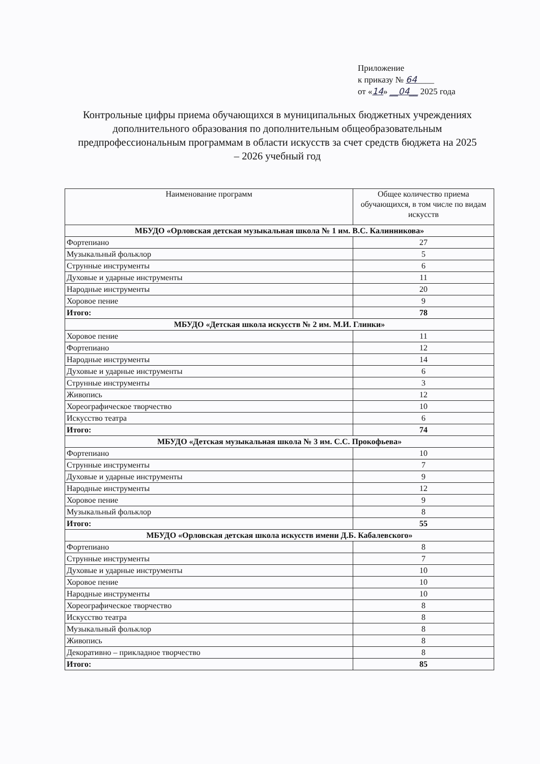Приложение
к приказу № 64____
от «14» __04__ 2025 года
Контрольные цифры приема обучающихся в муниципальных бюджетных учреждениях дополнительного образования по дополнительным общеобразовательным предпрофессиональным программам в области искусств за счет средств бюджета на 2025 – 2026 учебный год
| Наименование программ | Общее количество приема обучающихся, в том числе по видам искусств |
| --- | --- |
| МБУДО «Орловская детская музыкальная школа № 1 им. В.С. Калинникова» | |
| Фортепиано | 27 |
| Музыкальный фольклор | 5 |
| Струнные инструменты | 6 |
| Духовые и ударные инструменты | 11 |
| Народные инструменты | 20 |
| Хоровое пение | 9 |
| Итого: | 78 |
| МБУДО «Детская школа искусств № 2 им. М.И. Глинки» | |
| Хоровое пение | 11 |
| Фортепиано | 12 |
| Народные инструменты | 14 |
| Духовые и ударные инструменты | 6 |
| Струнные инструменты | 3 |
| Живопись | 12 |
| Хореографическое творчество | 10 |
| Искусство театра | 6 |
| Итого: | 74 |
| МБУДО «Детская музыкальная школа № 3 им. С.С. Прокофьева» | |
| Фортепиано | 10 |
| Струнные инструменты | 7 |
| Духовые и ударные инструменты | 9 |
| Народные инструменты | 12 |
| Хоровое пение | 9 |
| Музыкальный фольклор | 8 |
| Итого: | 55 |
| МБУДО «Орловская детская школа искусств имени Д.Б. Кабалевского» | |
| Фортепиано | 8 |
| Струнные инструменты | 7 |
| Духовые и ударные инструменты | 10 |
| Хоровое пение | 10 |
| Народные инструменты | 10 |
| Хореографическое творчество | 8 |
| Искусство театра | 8 |
| Музыкальный фольклор | 8 |
| Живопись | 8 |
| Декоративно – прикладное творчество | 8 |
| Итого: | 85 |